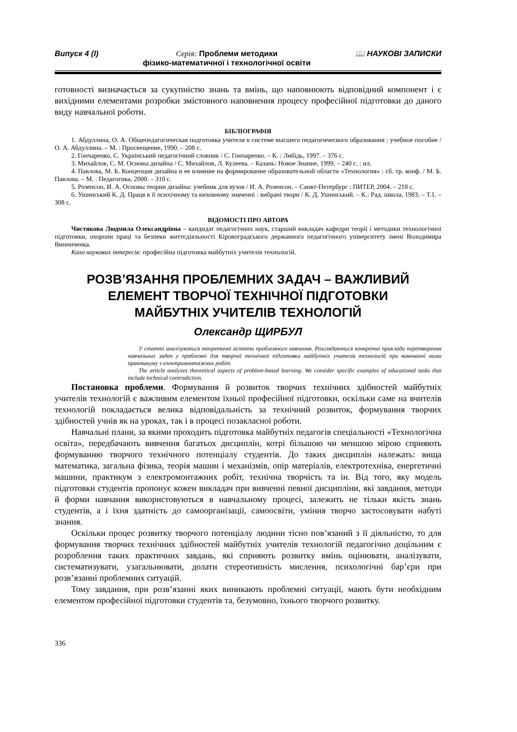Випуск 4 (I) Серія: Проблеми методики
фізико-математичної і технологічної освіти 📖 НАУКОВІ ЗАПИСКИ
готовності визначається за сукупністю знань та вмінь, що наповнюють відповідний компонент і є вихідними елементами розробки змістовного наповнення процесу професійної підготовки до даного виду навчальної роботи.
БІБЛІОГРАФІЯ
1. Абдуллина, О. А. Общепедагогическая подготовка учителя в системе высшего педагогического образования : учебное пособие /О. А. Абдуллина. – М. : Просвещение, 1990. – 208 с.
2. Гончаренко, С. Український педагогічний словник / С. Гончаренко. – К. : Либідь, 1997. – 376 с.
3. Михайлов, С. М. Основы дизайна / С. Михайлов, Л. Кулеева. – Казань: Новое Знание, 1999. – 240 с. : ил.
4. Павлова, М. Б. Концепция дизайна и ее влияние на формирование образовательной области «Технология» : сб. тр. конф. / М. Б. Павлова. – М. : Педагогика, 2000. – 310 с.
5. Розенсон, И. А. Основы теории дизайна: учебник для вузов / И. А. Розенсон. – Санкт-Петербург : ПИТЕР, 2004. – 218 с.
6. Ушинський К. Д. Праця в її психічному та виховному значенні : вибрані твори / К. Д. Ушинський. – К.: Рад. школа, 1983. – Т.1. – 308 с.
ВІДОМОСТІ ПРО АВТОРА
Чистякова Людмила Олександрівна – кандидат педагогічних наук, старший викладач кафедри теорії і методики технологічної підготовки, охорони праці та безпеки життєдіяльності Кіровоградського державного педагогічного університету імені Володимира Винниченка.
Коло наукових інтересів: професійна підготовка майбутніх учителів технологій.
РОЗВ’ЯЗАННЯ ПРОБЛЕМНИХ ЗАДАЧ – ВАЖЛИВИЙ
ЕЛЕМЕНТ ТВОРЧОЇ ТЕХНІЧНОЇ ПІДГОТОВКИ
МАЙБУТНІХ УЧИТЕЛІВ ТЕХНОЛОГІЙ
Олександр ЩИРБУЛ
У статті аналізуються теоретичні аспекти проблемного навчання. Розглядаються конкретні приклади перетворення навчальних задач у проблемні для творчої технічної підготовки майбутніх учителів технологій при виконанні ними практикуму з електромонтажних робіт.
The article analyzes theoretical aspects of problem-based learning. We consider specific examples of educational tasks that include technical contradiction.
Постановка проблеми. Формування й розвиток творчих технічних здібностей майбутніх учителів технологій є важливим елементом їхньої професійної підготовки, оскільки саме на вчителів технологій покладається велика відповідальність за технічний розвиток, формування творчих здібностей учнів як на уроках, так і в процесі позакласної роботи.
Навчальні плани, за якими проходить підготовка майбутніх педагогів спеціальності «Технологічна освіта», передбачають вивчення багатьох дисциплін, котрі більшою чи меншою мірою сприяють формуванню творчого технічного потенціалу студентів. До таких дисциплін належать: вища математика, загальна фізика, теорія машин і механізмів, опір матеріалів, електротехніка, енергетичні машини, практикум з електромонтажних робіт, технічна творчість та ін. Від того, яку модель підготовки студентів пропонує кожен викладач при вивченні певної дисципліни, які завдання, методи й форми навчання використовуються в навчальному процесі, залежить не тільки якість знань студентів, а і їхня здатність до самоорганізації, самоосвіти, уміння творчо застосовувати набуті знання.
Оскільки процес розвитку творчого потенціалу людини тісно пов’язаний з її діяльністю, то для формування творчих технічних здібностей майбутніх учителів технологій педагогічно доцільним є розроблення таких практичних завдань, які сприяють розвитку вмінь оцінювати, аналізувати, систематизувати, узагальнювати, долати стереотипність мислення, психологічні бар’єри при розв’язанні проблемних ситуацій.
Тому завдання, при розв’язанні яких виникають проблемні ситуації, мають бути необхідним елементом професійної підготовки студентів та, безумовно, їхнього творчого розвитку.
336